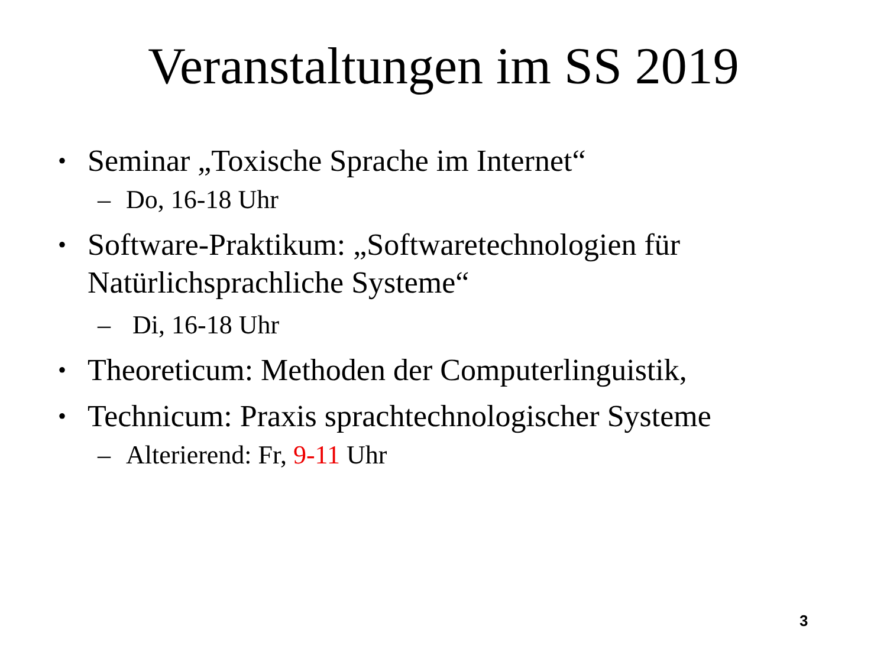Veranstaltungen im SS 2019
• Seminar „Toxische Sprache im Internet“
– Do, 16-18 Uhr
• Software-Praktikum: „Softwaretechnologien für Natürlichsprachliche Systeme“
– Di, 16-18 Uhr
• Theoreticum: Methoden der Computerlinguistik,
• Technicum: Praxis sprachtechnologischer Systeme
– Alterierend: Fr, 9-11 Uhr
3